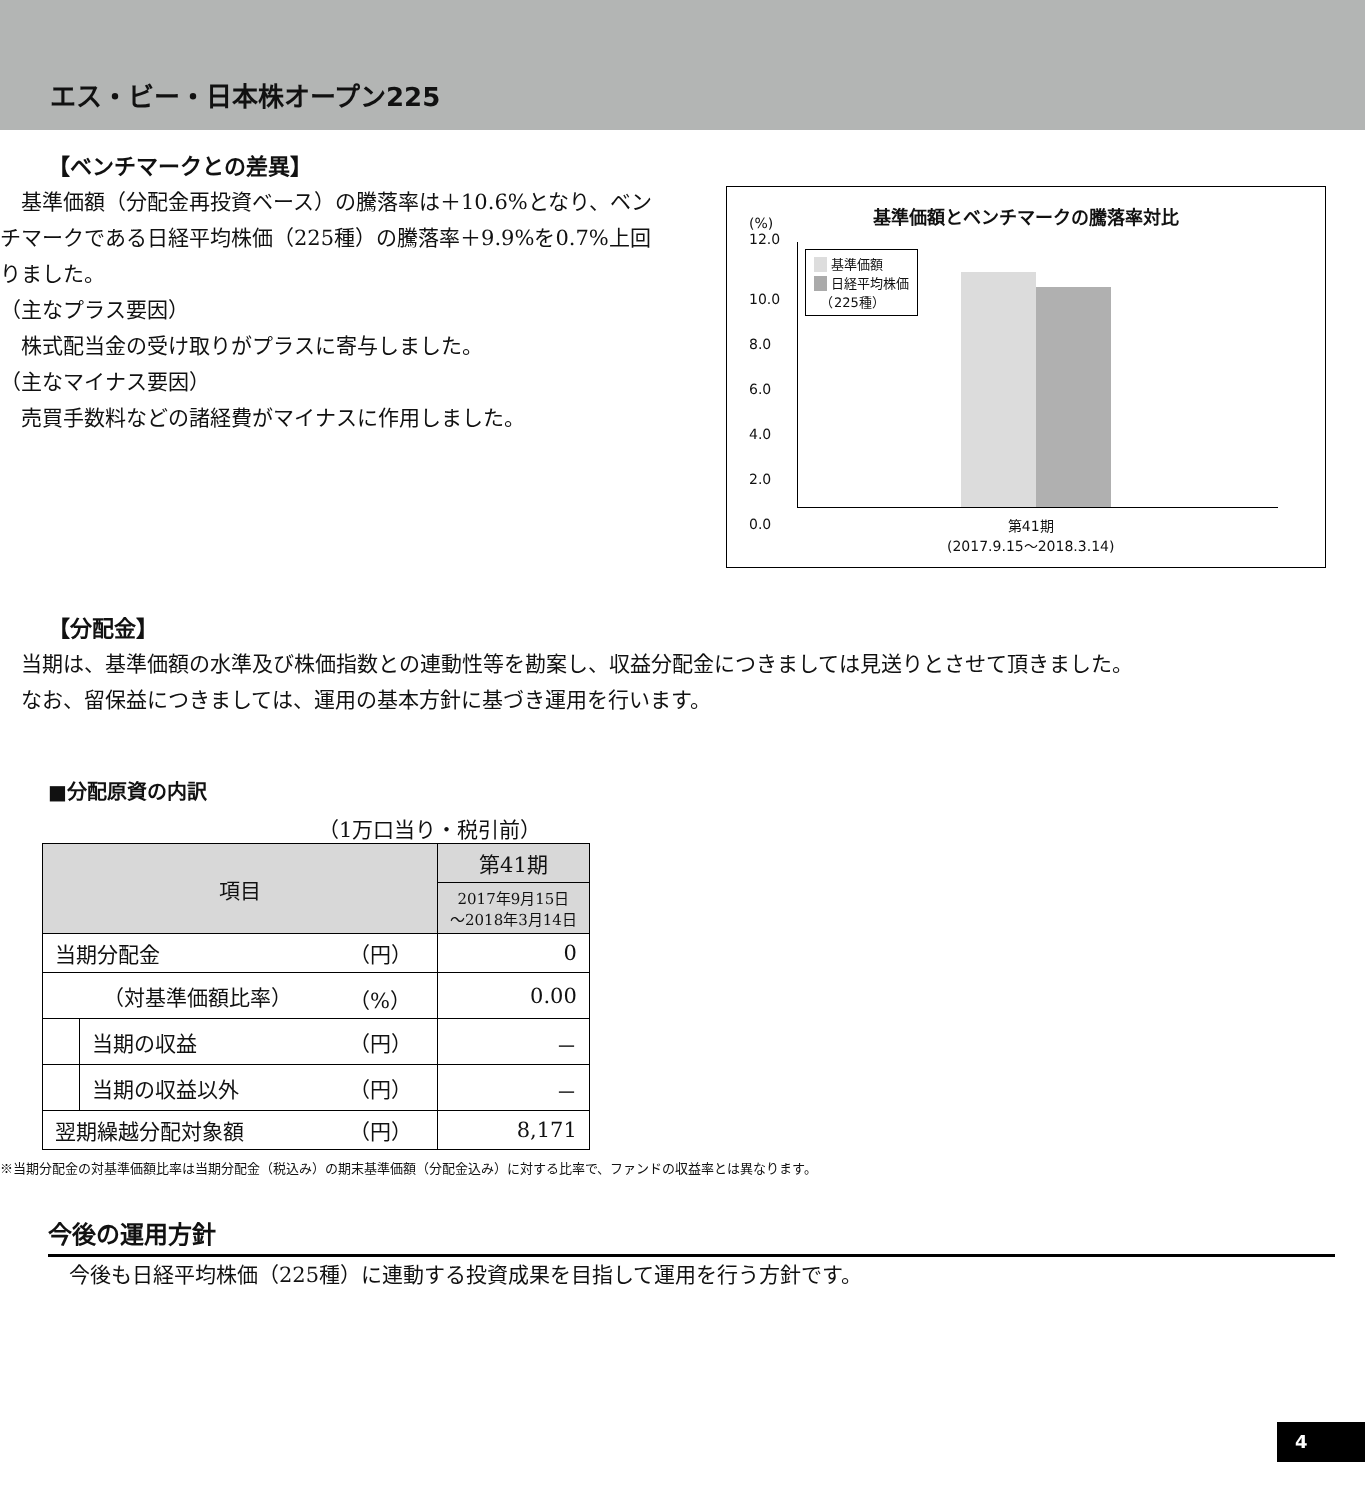エス・ビー・日本株オープン225
【ベンチマークとの差異】
　基準価額（分配金再投資ベース）の騰落率は＋10.6%となり、ベンチマークである日経平均株価（225種）の騰落率＋9.9%を0.7%上回りました。
（主なプラス要因）
　株式配当金の受け取りがプラスに寄与しました。
（主なマイナス要因）
　売買手数料などの諸経費がマイナスに作用しました。
基準価額とベンチマークの騰落率対比
(%)
12.0
10.0
8.0
6.0
4.0
2.0
0.0
　 基準価額
　 日経平均株価
　（225種）
第41期
(2017.9.15～2018.3.14)
【分配金】
　当期は、基準価額の水準及び株価指数との連動性等を勘案し、収益分配金につきましては見送りとさせて頂きました。
　なお、留保益につきましては、運用の基本方針に基づき運用を行います。
■分配原資の内訳
（1万口当り・税引前）
| 項目 | | | 第41期 |
| --- | --- | --- | --- |
| | | | 2017年9月15日 ～2018年3月14日 |
| 当期分配金 | | （円） | 0 |
| （対基準価額比率） | | （%） | 0.00 |
| | 当期の収益 | （円） | － |
| | 当期の収益以外 | （円） | － |
| 翌期繰越分配対象額 | | （円） | 8,171 |
※当期分配金の対基準価額比率は当期分配金（税込み）の期末基準価額（分配金込み）に対する比率で、ファンドの収益率とは異なります。
今後の運用方針
　今後も日経平均株価（225種）に連動する投資成果を目指して運用を行う方針です。
4